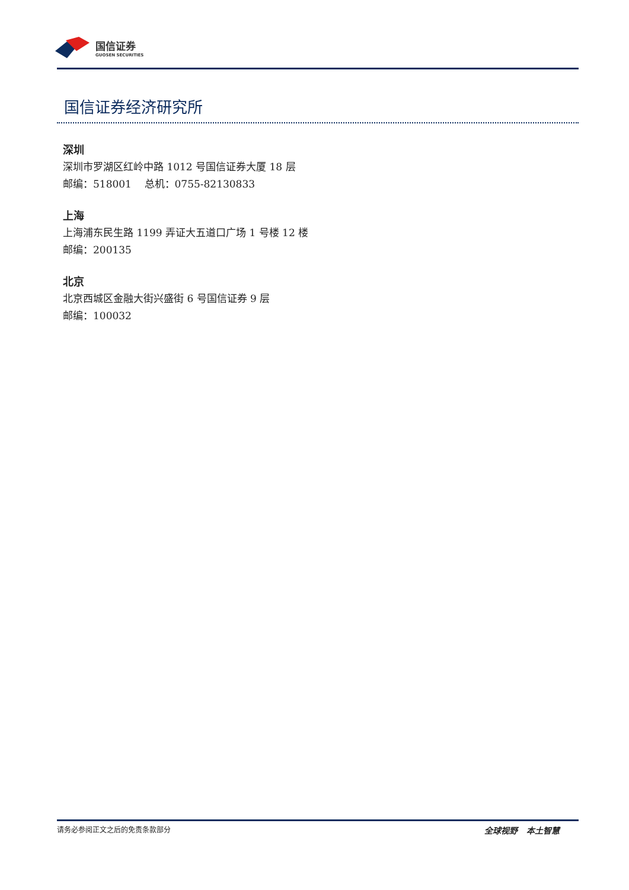国信证券
GUOSEN SECURITIES
国信证券经济研究所
深圳
深圳市罗湖区红岭中路 1012 号国信证券大厦 18 层
邮编：518001 总机：0755-82130833
上海
上海浦东民生路 1199 弄证大五道口广场 1 号楼 12 楼
邮编：200135
北京
北京西城区金融大街兴盛街 6 号国信证券 9 层
邮编：100032
请务必参阅正文之后的免责条款部分 全球视野 本土智慧